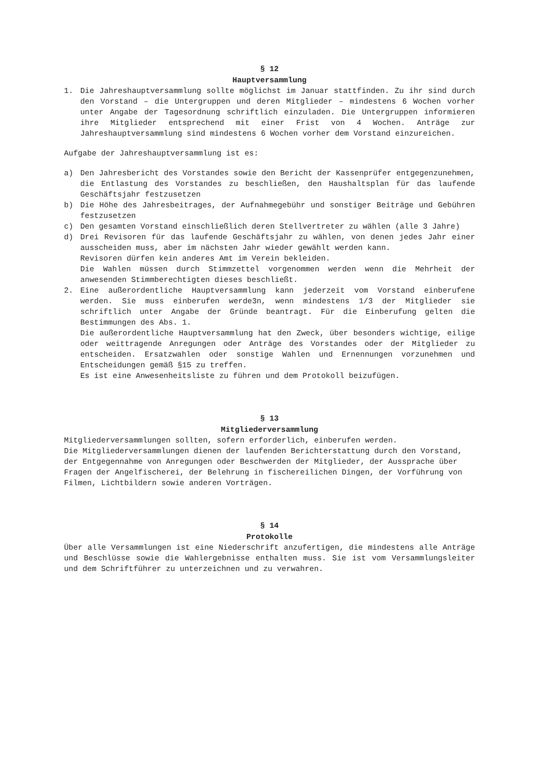§ 12
Hauptversammlung
1. Die Jahreshauptversammlung sollte möglichst im Januar stattfinden. Zu ihr sind durch den Vorstand – die Untergruppen und deren Mitglieder – mindestens 6 Wochen vorher unter Angabe der Tagesordnung schriftlich einzuladen. Die Untergruppen informieren ihre Mitglieder entsprechend mit einer Frist von 4 Wochen. Anträge zur Jahreshauptversammlung sind mindestens 6 Wochen vorher dem Vorstand einzureichen.
Aufgabe der Jahreshauptversammlung ist es:
a) Den Jahresbericht des Vorstandes sowie den Bericht der Kassenprüfer entgegenzunehmen, die Entlastung des Vorstandes zu beschließen, den Haushaltsplan für das laufende Geschäftsjahr festzusetzen
b) Die Höhe des Jahresbeitrages, der Aufnahmegebühr und sonstiger Beiträge und Gebühren festzusetzen
c) Den gesamten Vorstand einschließlich deren Stellvertreter zu wählen (alle 3 Jahre)
d) Drei Revisoren für das laufende Geschäftsjahr zu wählen, von denen jedes Jahr einer ausscheiden muss, aber im nächsten Jahr wieder gewählt werden kann.
Revisoren dürfen kein anderes Amt im Verein bekleiden.
Die Wahlen müssen durch Stimmzettel vorgenommen werden wenn die Mehrheit der anwesenden Stimmberechtigten dieses beschließt.
2. Eine außerordentliche Hauptversammlung kann jederzeit vom Vorstand einberufene werden. Sie muss einberufen werde3n, wenn mindestens 1/3 der Mitglieder sie schriftlich unter Angabe der Gründe beantragt. Für die Einberufung gelten die Bestimmungen des Abs. 1.
Die außerordentliche Hauptversammlung hat den Zweck, über besonders wichtige, eilige oder weittragende Anregungen oder Anträge des Vorstandes oder der Mitglieder zu entscheiden. Ersatzwahlen oder sonstige Wahlen und Ernennungen vorzunehmen und Entscheidungen gemäß §15 zu treffen.
Es ist eine Anwesenheitsliste zu führen und dem Protokoll beizufügen.
§ 13
Mitgliederversammlung
Mitgliederversammlungen sollten, sofern erforderlich, einberufen werden.
Die Mitgliederversammlungen dienen der laufenden Berichterstattung durch den Vorstand, der Entgegennahme von Anregungen oder Beschwerden der Mitglieder, der Aussprache über Fragen der Angelfischerei, der Belehrung in fischereilichen Dingen, der Vorführung von Filmen, Lichtbildern sowie anderen Vorträgen.
§ 14
Protokolle
Über alle Versammlungen ist eine Niederschrift anzufertigen, die mindestens alle Anträge und Beschlüsse sowie die Wahlergebnisse enthalten muss. Sie ist vom Versammlungsleiter und dem Schriftführer zu unterzeichnen und zu verwahren.